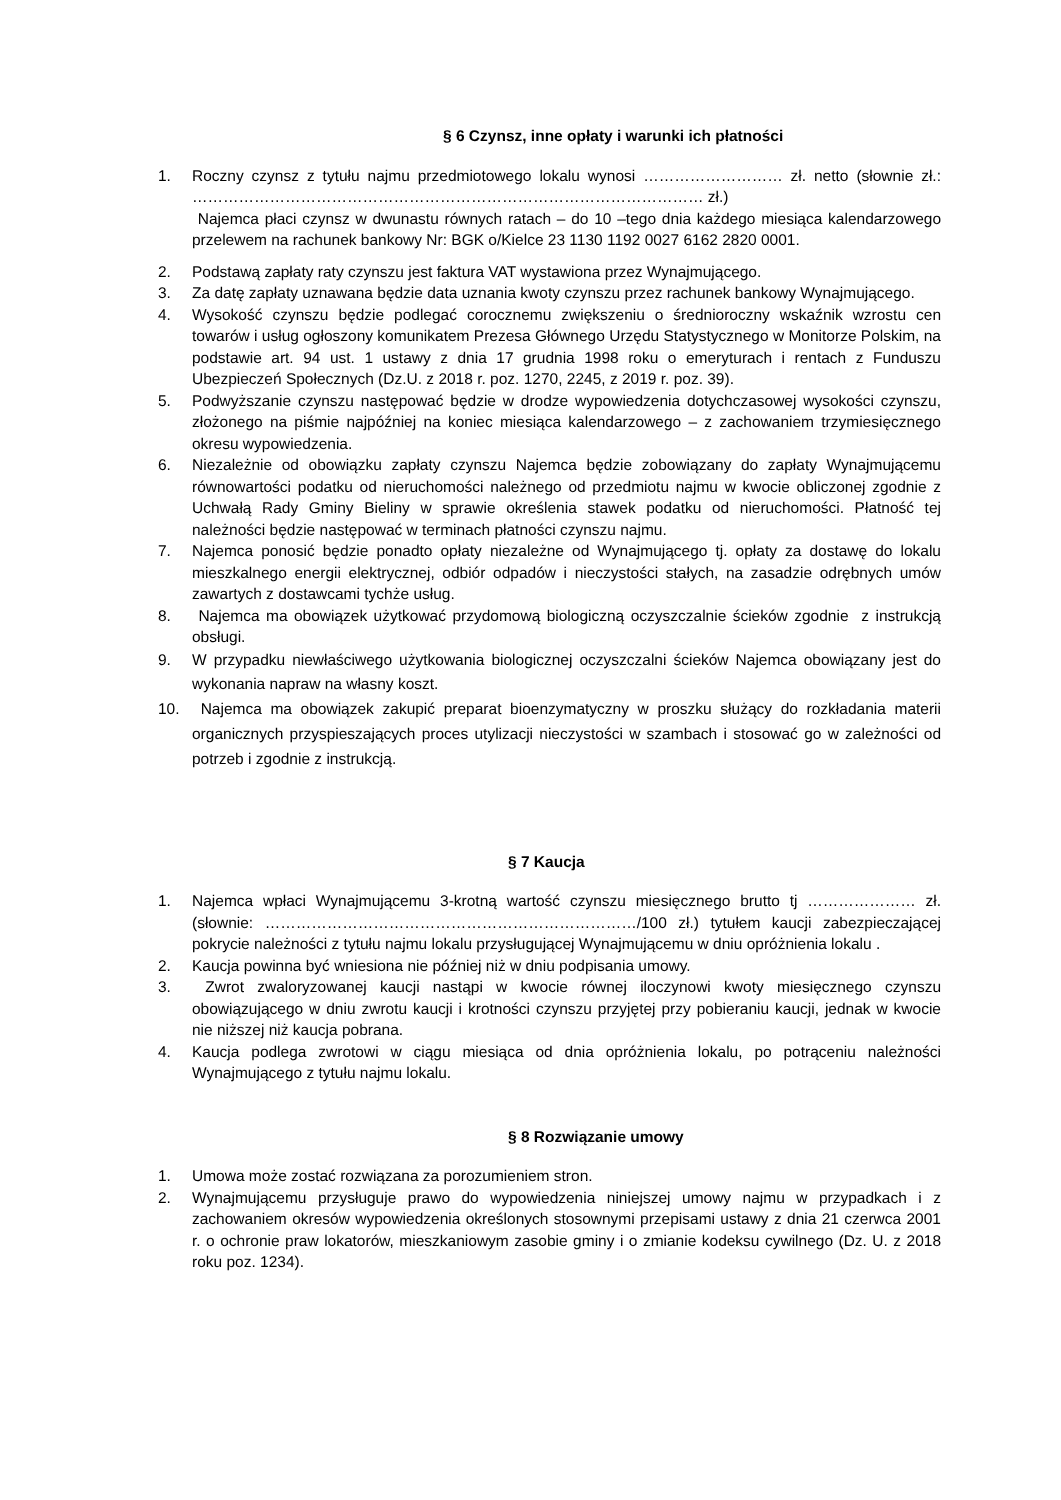§ 6 Czynsz, inne opłaty i warunki ich płatności
1. Roczny czynsz z tytułu najmu przedmiotowego lokalu wynosi ……………………… zł. netto (słownie zł.: ……………………………………………………………………………………… zł.)
Najemca płaci czynsz w dwunastu równych ratach – do 10 –tego dnia każdego miesiąca kalendarzowego przelewem na rachunek bankowy Nr: BGK o/Kielce 23 1130 1192 0027 6162 2820 0001.
2. Podstawą zapłaty raty czynszu jest faktura VAT wystawiona przez Wynajmującego.
3. Za datę zapłaty uznawana będzie data uznania kwoty czynszu przez rachunek bankowy Wynajmującego.
4. Wysokość czynszu będzie podlegać corocznemu zwiększeniu o średnioroczny wskaźnik wzrostu cen towarów i usług ogłoszony komunikatem Prezesa Głównego Urzędu Statystycznego w Monitorze Polskim, na podstawie art. 94 ust. 1 ustawy z dnia 17 grudnia 1998 roku o emeryturach i rentach z Funduszu Ubezpieczeń Społecznych (Dz.U. z 2018 r. poz. 1270, 2245, z 2019 r. poz. 39).
5. Podwyższanie czynszu następować będzie w drodze wypowiedzenia dotychczasowej wysokości czynszu, złożonego na piśmie najpóźniej na koniec miesiąca kalendarzowego – z zachowaniem trzymiesięcznego okresu wypowiedzenia.
6. Niezależnie od obowiązku zapłaty czynszu Najemca będzie zobowiązany do zapłaty Wynajmującemu równowartości podatku od nieruchomości należnego od przedmiotu najmu w kwocie obliczonej zgodnie z Uchwałą Rady Gminy Bieliny w sprawie określenia stawek podatku od nieruchomości. Płatność tej należności będzie następować w terminach płatności czynszu najmu.
7. Najemca ponosić będzie ponadto opłaty niezależne od Wynajmującego tj. opłaty za dostawę do lokalu mieszkalnego energii elektrycznej, odbiór odpadów i nieczystości stałych, na zasadzie odrębnych umów zawartych z dostawcami tychże usług.
8. Najemca ma obowiązek użytkować przydomową biologiczną oczyszczalnie ścieków zgodnie z instrukcją obsługi.
9. W przypadku niewłaściwego użytkowania biologicznej oczyszczalni ścieków Najemca obowiązany jest do wykonania napraw na własny koszt.
10. Najemca ma obowiązek zakupić preparat bioenzymatyczny w proszku służący do rozkładania materii organicznych przyspieszających proces utylizacji nieczystości w szambach i stosować go w zależności od potrzeb i zgodnie z instrukcją.
§ 7 Kaucja
1. Najemca wpłaci Wynajmującemu 3-krotną wartość czynszu miesięcznego brutto tj ………………… zł.(słownie: ………………………………………………………………/100 zł.) tytułem kaucji zabezpieczającej pokrycie należności z tytułu najmu lokalu przysługującej Wynajmującemu w dniu opróżnienia lokalu .
2. Kaucja powinna być wniesiona nie później niż w dniu podpisania umowy.
3. Zwrot zwaloryzowanej kaucji nastąpi w kwocie równej iloczynowi kwoty miesięcznego czynszu obowiązującego w dniu zwrotu kaucji i krotności czynszu przyjętej przy pobieraniu kaucji, jednak w kwocie nie niższej niż kaucja pobrana.
4. Kaucja podlega zwrotowi w ciągu miesiąca od dnia opróżnienia lokalu, po potrąceniu należności Wynajmującego z tytułu najmu lokalu.
§ 8 Rozwiązanie umowy
1. Umowa może zostać rozwiązana za porozumieniem stron.
2. Wynajmującemu przysługuje prawo do wypowiedzenia niniejszej umowy najmu w przypadkach i z zachowaniem okresów wypowiedzenia określonych stosownymi przepisami ustawy z dnia 21 czerwca 2001 r. o ochronie praw lokatorów, mieszkaniowym zasobie gminy i o zmianie kodeksu cywilnego (Dz. U. z 2018 roku poz. 1234).